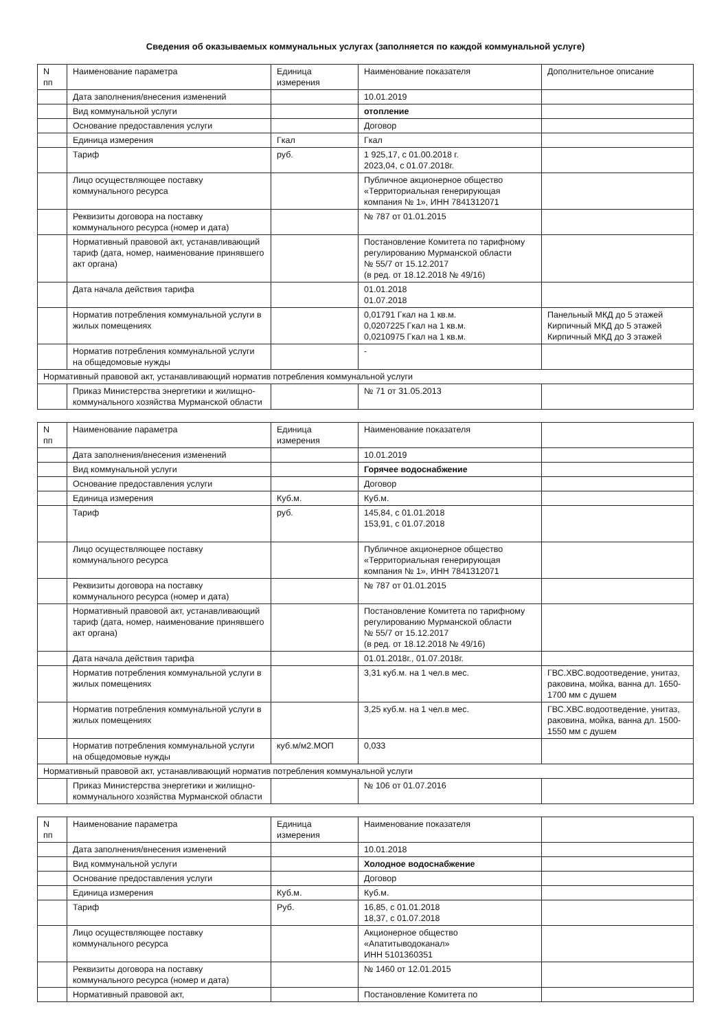Сведения об оказываемых коммунальных услугах (заполняется по каждой коммунальной услуге)
| N пп | Наименование параметра | Единица измерения | Наименование показателя | Дополнительное описание |
| --- | --- | --- | --- | --- |
| | Дата заполнения/внесения изменений | | 10.01.2019 | |
| | Вид коммунальной услуги | | отопление | |
| | Основание предоставления услуги | | Договор | |
| | Единица измерения | Гкал | Гкал | |
| | Тариф | руб. | 1 925,17, с 01.00.2018 г. 2023,04, с 01.07.2018г. | |
| | Лицо осуществляющее поставку коммунального ресурса | | Публичное акционерное общество «Территориальная генерирующая компания № 1», ИНН 7841312071 | |
| | Реквизиты договора на поставку коммунального ресурса (номер и дата) | | № 787 от 01.01.2015 | |
| | Нормативный правовой акт, устанавливающий тариф (дата, номер, наименование принявшего акт органа) | | Постановление Комитета по тарифному регулированию Мурманской области № 55/7 от 15.12.2017 (в ред. от 18.12.2018 № 49/16) | |
| | Дата начала действия тарифа | | 01.01.2018 01.07.2018 | |
| | Норматив потребления коммунальной услуги в жилых помещениях | | 0,01791 Гкал на 1 кв.м. 0,0207225 Гкал на 1 кв.м. 0,0210975 Гкал на 1 кв.м. | Панельный МКД до 5 этажей Кирпичный МКД до 5 этажей Кирпичный МКД до 3 этажей |
| | Норматив потребления коммунальной услуги на общедомовые нужды | | - | |
| Нормативный правовой акт, устанавливающий норматив потребления коммунальной услуги | | | | |
| | Приказ Министерства энергетики и жилищно-коммунального хозяйства Мурманской области | | № 71 от 31.05.2013 | |
| N пп | Наименование параметра | Единица измерения | Наименование показателя | |
| --- | --- | --- | --- | --- |
| | Дата заполнения/внесения изменений | | 10.01.2019 | |
| | Вид коммунальной услуги | | Горячее водоснабжение | |
| | Основание предоставления услуги | | Договор | |
| | Единица измерения | Куб.м. | Куб.м. | |
| | Тариф | руб. | 145,84, с 01.01.2018 153,91, с 01.07.2018 | |
| | Лицо осуществляющее поставку коммунального ресурса | | Публичное акционерное общество «Территориальная генерирующая компания № 1», ИНН 7841312071 | |
| | Реквизиты договора на поставку коммунального ресурса (номер и дата) | | № 787 от 01.01.2015 | |
| | Нормативный правовой акт, устанавливающий тариф (дата, номер, наименование принявшего акт органа) | | Постановление Комитета по тарифному регулированию Мурманской области № 55/7 от 15.12.2017 (в ред. от 18.12.2018 № 49/16) | |
| | Дата начала действия тарифа | | 01.01.2018г., 01.07.2018г. | |
| | Норматив потребления коммунальной услуги в жилых помещениях | | 3,31 куб.м. на 1 чел.в мес. | ГВС.ХВС.водоотведение, унитаз, раковина, мойка, ванна дл. 1650-1700 мм с душем |
| | Норматив потребления коммунальной услуги в жилых помещениях | | 3,25 куб.м. на 1 чел.в мес. | ГВС.ХВС.водоотведение, унитаз, раковина, мойка, ванна дл. 1500-1550 мм с душем |
| | Норматив потребления коммунальной услуги на общедомовые нужды | куб.м/м2.МОП | 0,033 | |
| Нормативный правовой акт, устанавливающий норматив потребления коммунальной услуги | | | | |
| | Приказ Министерства энергетики и жилищно-коммунального хозяйства Мурманской области | | № 106 от 01.07.2016 | |
| N пп | Наименование параметра | Единица измерения | Наименование показателя | |
| --- | --- | --- | --- | --- |
| | Дата заполнения/внесения изменений | | 10.01.2018 | |
| | Вид коммунальной услуги | | Холодное водоснабжение | |
| | Основание предоставления услуги | | Договор | |
| | Единица измерения | Куб.м. | Куб.м. | |
| | Тариф | Руб. | 16,85, с 01.01.2018 18,37, с 01.07.2018 | |
| | Лицо осуществляющее поставку коммунального ресурса | | Акционерное общество «Апатитыводоканал» ИНН 5101360351 | |
| | Реквизиты договора на поставку коммунального ресурса (номер и дата) | | № 1460 от 12.01.2015 | |
| | Нормативный правовой акт, | | Постановление Комитета по | |